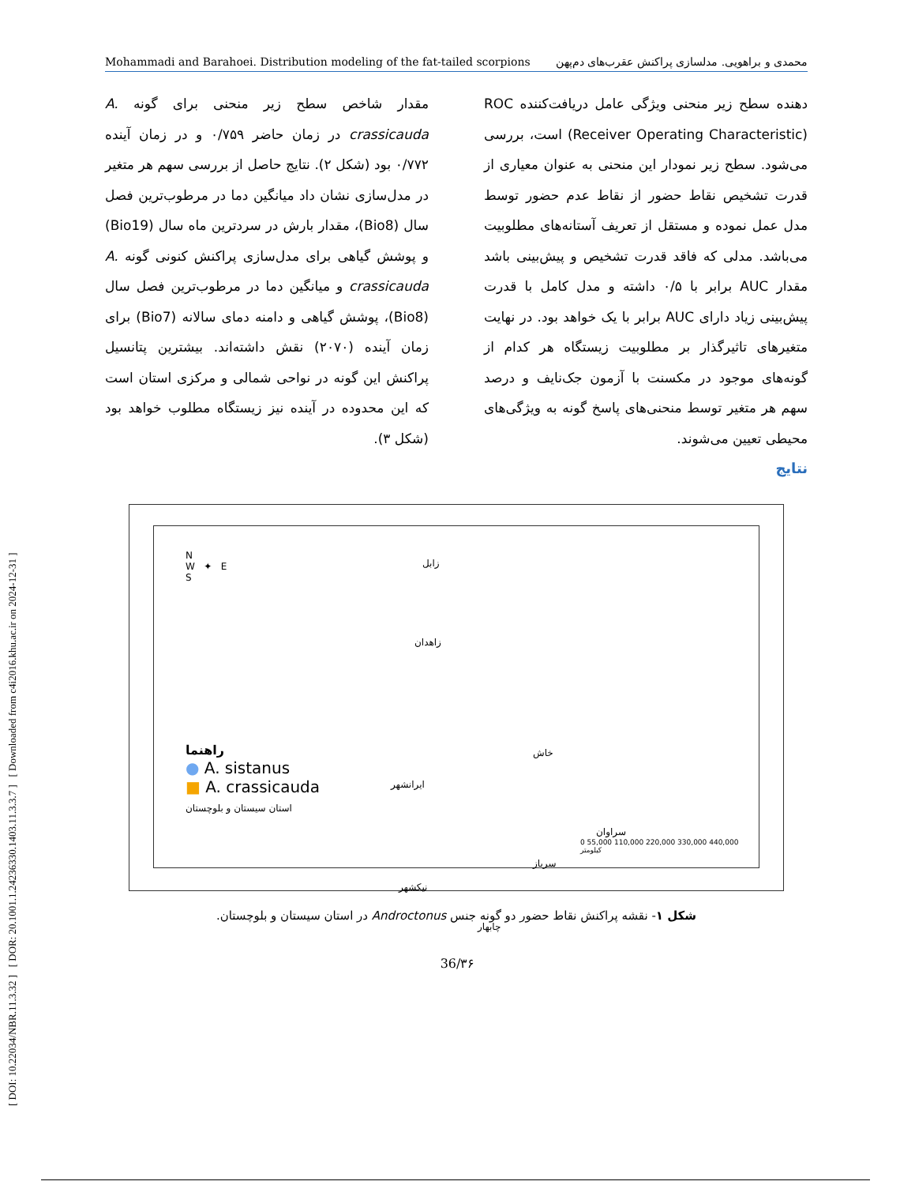[ DOI: 10.22034/NBR.11.3.32 ] [ DOR: 20.1001.1.24236330.1403.11.3.3.7 ] [ Downloaded from c4i2016.khu.ac.ir on 2024-12-31 ]
Mohammadi and Barahoei. Distribution modeling of the fat-tailed scorpions محمدی و براهویی. مدلسازی پراکنش عقرب‌های دم‌پهن
دهنده سطح زیر منحنی ویژگی عامل دریافت‌کننده ROC (Receiver Operating Characteristic) است، بررسی می‌شود. سطح زیر نمودار این منحنی به عنوان معیاری از قدرت تشخیص نقاط حضور از نقاط عدم حضور توسط مدل عمل نموده و مستقل از تعریف آستانه‌های مطلوبیت می‌باشد. مدلی که فاقد قدرت تشخیص و پیش‌بینی باشد مقدار AUC برابر با ۰/۵ داشته و مدل کامل با قدرت پیش‌بینی زیاد دارای AUC برابر با یک خواهد بود. در نهایت متغیرهای تاثیرگذار بر مطلوبیت زیستگاه هر کدام از گونه‌های موجود در مکسنت با آزمون جک‌نایف و درصد سهم هر متغیر توسط منحنی‌های پاسخ گونه به ویژگی‌های محیطی تعیین می‌شوند.
نتایج
مقدار شاخص سطح زیر منحنی برای گونه A. crassicauda در زمان حاضر ۰/۷۵۹ و در زمان آینده ۰/۷۷۲ بود (شکل ۲). نتایج حاصل از بررسی سهم هر متغیر در مدل‌سازی نشان داد میانگین دما در مرطوب‌ترین فصل سال (Bio8)، مقدار بارش در سردترین ماه سال (Bio19) و پوشش گیاهی برای مدل‌سازی پراکنش کنونی گونه A. crassicauda و میانگین دما در مرطوب‌ترین فصل سال (Bio8)، پوشش گیاهی و دامنه دمای سالانه (Bio7) برای زمان آینده (۲۰۷۰) نقش داشته‌اند. بیشترین پتانسیل پراکنش این گونه در نواحی شمالی و مرکزی استان است که این محدوده در آینده نیز زیستگاه مطلوب خواهد بود (شکل ۳).
N
W ✦ E
S
زابل
زاهدان
خاش
ایرانشهر
سراوان
سرباز
نیکشهر
چابهار
راهنما
● A. sistanus
■ A. crassicauda
استان سیستان و بلوچستان
0 55,000 110,000 220,000 330,000 440,000 کیلومتر
شکل ۱- نقشه پراکنش نقاط حضور دو گونه جنس Androctonus در استان سیستان و بلوچستان.
36/۳۶